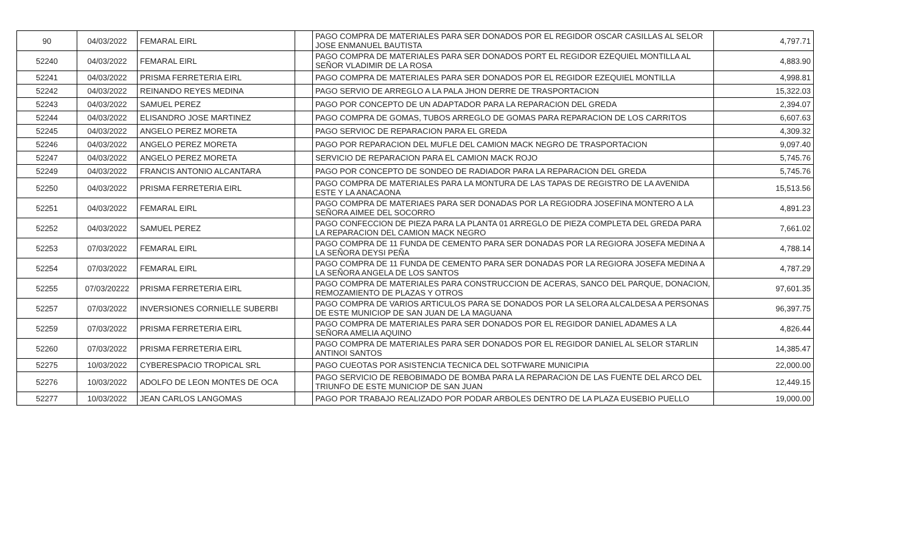| 90 | 04/03/2022 | FEMARAL EIRL | | PAGO COMPRA DE MATERIALES PARA SER DONADOS POR EL REGIDOR OSCAR CASILLAS AL SELOR JOSE ENMANUEL BAUTISTA | 4,797.71 |
| 52240 | 04/03/2022 | FEMARAL EIRL | | PAGO COMPRA DE MATERIALES PARA SER DONADOS PORT EL REGIDOR EZEQUIEL MONTILLA AL SEÑOR VLADIMIR DE LA ROSA | 4,883.90 |
| 52241 | 04/03/2022 | PRISMA FERRETERIA EIRL | | PAGO COMPRA DE MATERIALES PARA SER DONADOS POR EL REGIDOR EZEQUIEL MONTILLA | 4,998.81 |
| 52242 | 04/03/2022 | REINANDO REYES MEDINA | | PAGO SERVIO DE ARREGLO A LA PALA JHON DERRE DE TRASPORTACION | 15,322.03 |
| 52243 | 04/03/2022 | SAMUEL PEREZ | | PAGO POR CONCEPTO DE UN ADAPTADOR PARA LA REPARACION DEL GREDA | 2,394.07 |
| 52244 | 04/03/2022 | ELISANDRO JOSE MARTINEZ | | PAGO COMPRA DE GOMAS, TUBOS ARREGLO DE GOMAS PARA REPARACION DE LOS CARRITOS | 6,607.63 |
| 52245 | 04/03/2022 | ANGELO PEREZ MORETA | | PAGO SERVIOC DE REPARACION PARA EL GREDA | 4,309.32 |
| 52246 | 04/03/2022 | ANGELO PEREZ MORETA | | PAGO POR REPARACION DEL MUFLE DEL CAMION MACK NEGRO DE TRASPORTACION | 9,097.40 |
| 52247 | 04/03/2022 | ANGELO PEREZ MORETA | | SERVICIO DE REPARACION PARA EL CAMION MACK ROJO | 5,745.76 |
| 52249 | 04/03/2022 | FRANCIS ANTONIO ALCANTARA | | PAGO POR CONCEPTO DE SONDEO DE RADIADOR PARA LA REPARACION DEL GREDA | 5,745.76 |
| 52250 | 04/03/2022 | PRISMA FERRETERIA EIRL | | PAGO COMPRA DE MATERIALES PARA LA MONTURA DE LAS TAPAS DE REGISTRO DE LA AVENIDA ESTE Y LA ANACAONA | 15,513.56 |
| 52251 | 04/03/2022 | FEMARAL EIRL | | PAGO COMPRA DE MATERIAES PARA SER DONADAS POR LA REGIODRA JOSEFINA MONTERO A LA SEÑORA AIMEE DEL SOCORRO | 4,891.23 |
| 52252 | 04/03/2022 | SAMUEL PEREZ | | PAGO CONFECCION DE PIEZA PARA LA PLANTA 01 ARREGLO DE PIEZA COMPLETA DEL GREDA PARA LA REPARACION DEL CAMION MACK NEGRO | 7,661.02 |
| 52253 | 07/03/2022 | FEMARAL EIRL | | PAGO COMPRA DE 11 FUNDA DE CEMENTO PARA SER DONADAS POR LA REGIORA JOSEFA MEDINA A LA SEÑORA DEYSI PEÑA | 4,788.14 |
| 52254 | 07/03/2022 | FEMARAL EIRL | | PAGO COMPRA DE 11 FUNDA DE CEMENTO PARA SER DONADAS POR LA REGIORA JOSEFA MEDINA A LA SEÑORA ANGELA DE LOS SANTOS | 4,787.29 |
| 52255 | 07/03/20222 | PRISMA FERRETERIA EIRL | | PAGO COMPRA DE MATERIALES PARA CONSTRUCCION DE ACERAS, SANCO DEL PARQUE, DONACION, REMOZAMIENTO DE PLAZAS Y OTROS | 97,601.35 |
| 52257 | 07/03/2022 | INVERSIONES CORNIELLE SUBERBI | | PAGO COMPRA DE VARIOS ARTICULOS PARA SE DONADOS POR LA SELORA ALCALDESA A PERSONAS DE ESTE MUNICIOP DE SAN JUAN DE LA MAGUANA | 96,397.75 |
| 52259 | 07/03/2022 | PRISMA FERRETERIA EIRL | | PAGO COMPRA DE MATERIALES PARA SER DONADOS POR EL REGIDOR DANIEL ADAMES A LA SEÑORA AMELIA AQUINO | 4,826.44 |
| 52260 | 07/03/2022 | PRISMA FERRETERIA EIRL | | PAGO COMPRA DE MATERIALES PARA SER DONADOS POR EL REGIDOR DANIEL AL SELOR STARLIN ANTINOI SANTOS | 14,385.47 |
| 52275 | 10/03/2022 | CYBERESPACIO TROPICAL SRL | | PAGO CUEOTAS POR ASISTENCIA TECNICA DEL SOTFWARE MUNICIPIA | 22,000.00 |
| 52276 | 10/03/2022 | ADOLFO DE LEON MONTES DE OCA | | PAGO SERVICIO DE REBOBIMADO DE BOMBA PARA LA REPARACION DE LAS FUENTE DEL ARCO DEL TRIUNFO DE ESTE MUNICIOP DE SAN JUAN | 12,449.15 |
| 52277 | 10/03/2022 | JEAN CARLOS LANGOMAS | | PAGO POR TRABAJO REALIZADO POR PODAR ARBOLES DENTRO DE LA PLAZA EUSEBIO PUELLO | 19,000.00 |